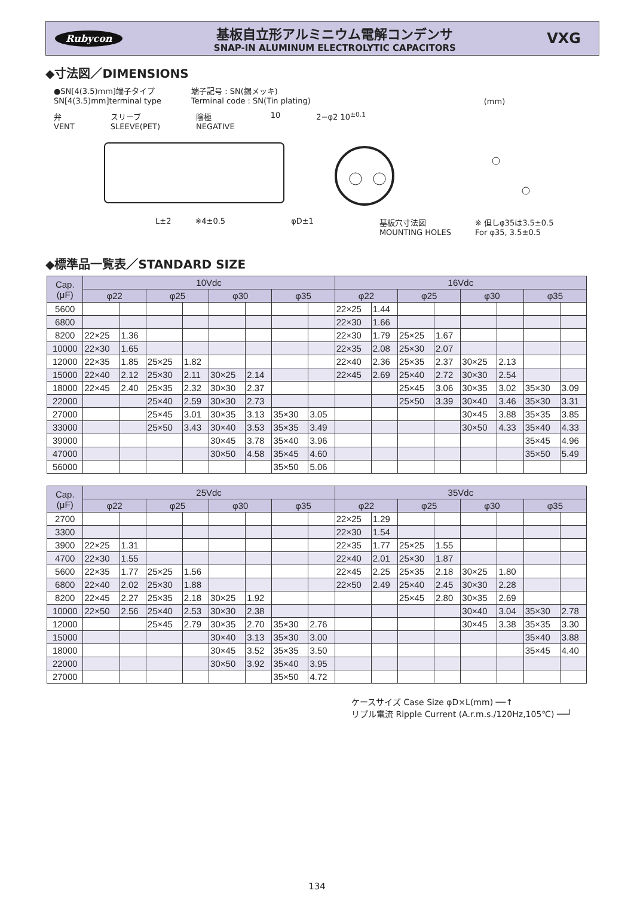Rubycon
基板自立形アルミニウム電解コンデンサ
SNAP-IN ALUMINUM ELECTROLYTIC CAPACITORS
VXG
◆寸法図／DIMENSIONS
●SN[4(3.5)mm]端子タイプ
SN[4(3.5)mm]terminal type
端子記号 : SN(錫メッキ)
Terminal code : SN(Tin plating)
(mm)
弁
VENT
スリーブ
SLEEVE(PET)
陰極
NEGATIVE
10 2−φ2 10<sup>±0.1</sup>
L±2 ※4±0.5 φD±1 基板穴寸法図
MOUNTING HOLES ※ 但しφ35は3.5±0.5
For φ35, 3.5±0.5
◆標準品一覧表／STANDARD SIZE
| Cap. (μF) | 10Vdc | | | | | | | | 16Vdc | | | | | | | |
| --- | --- | --- | --- | --- | --- | --- | --- | --- | --- | --- | --- | --- | --- | --- | --- | --- |
| | φ22 | | φ25 | | φ30 | | φ35 | | φ22 | | φ25 | | φ30 | | φ35 | |
| 5600 | | | | | | | | | 22×25 | 1.44 | | | | | | |
| 6800 | | | | | | | | | 22×30 | 1.66 | | | | | | |
| 8200 | 22×25 | 1.36 | | | | | | | 22×30 | 1.79 | 25×25 | 1.67 | | | | |
| 10000 | 22×30 | 1.65 | | | | | | | 22×35 | 2.08 | 25×30 | 2.07 | | | | |
| 12000 | 22×35 | 1.85 | 25×25 | 1.82 | | | | | 22×40 | 2.36 | 25×35 | 2.37 | 30×25 | 2.13 | | |
| 15000 | 22×40 | 2.12 | 25×30 | 2.11 | 30×25 | 2.14 | | | 22×45 | 2.69 | 25×40 | 2.72 | 30×30 | 2.54 | | |
| 18000 | 22×45 | 2.40 | 25×35 | 2.32 | 30×30 | 2.37 | | | | | 25×45 | 3.06 | 30×35 | 3.02 | 35×30 | 3.09 |
| 22000 | | | 25×40 | 2.59 | 30×30 | 2.73 | | | | | 25×50 | 3.39 | 30×40 | 3.46 | 35×30 | 3.31 |
| 27000 | | | 25×45 | 3.01 | 30×35 | 3.13 | 35×30 | 3.05 | | | | | 30×45 | 3.88 | 35×35 | 3.85 |
| 33000 | | | 25×50 | 3.43 | 30×40 | 3.53 | 35×35 | 3.49 | | | | | 30×50 | 4.33 | 35×40 | 4.33 |
| 39000 | | | | | 30×45 | 3.78 | 35×40 | 3.96 | | | | | | | 35×45 | 4.96 |
| 47000 | | | | | 30×50 | 4.58 | 35×45 | 4.60 | | | | | | | 35×50 | 5.49 |
| 56000 | | | | | | | 35×50 | 5.06 | | | | | | | | |
| Cap. (μF) | 25Vdc | | | | | | | | 35Vdc | | | | | | | |
| --- | --- | --- | --- | --- | --- | --- | --- | --- | --- | --- | --- | --- | --- | --- | --- | --- |
| | φ22 | | φ25 | | φ30 | | φ35 | | φ22 | | φ25 | | φ30 | | φ35 | |
| 2700 | | | | | | | | | 22×25 | 1.29 | | | | | | |
| 3300 | | | | | | | | | 22×30 | 1.54 | | | | | | |
| 3900 | 22×25 | 1.31 | | | | | | | 22×35 | 1.77 | 25×25 | 1.55 | | | | |
| 4700 | 22×30 | 1.55 | | | | | | | 22×40 | 2.01 | 25×30 | 1.87 | | | | |
| 5600 | 22×35 | 1.77 | 25×25 | 1.56 | | | | | 22×45 | 2.25 | 25×35 | 2.18 | 30×25 | 1.80 | | |
| 6800 | 22×40 | 2.02 | 25×30 | 1.88 | | | | | 22×50 | 2.49 | 25×40 | 2.45 | 30×30 | 2.28 | | |
| 8200 | 22×45 | 2.27 | 25×35 | 2.18 | 30×25 | 1.92 | | | | | 25×45 | 2.80 | 30×35 | 2.69 | | |
| 10000 | 22×50 | 2.56 | 25×40 | 2.53 | 30×30 | 2.38 | | | | | | | 30×40 | 3.04 | 35×30 | 2.78 |
| 12000 | | | 25×45 | 2.79 | 30×35 | 2.70 | 35×30 | 2.76 | | | | | 30×45 | 3.38 | 35×35 | 3.30 |
| 15000 | | | | | 30×40 | 3.13 | 35×30 | 3.00 | | | | | | | 35×40 | 3.88 |
| 18000 | | | | | 30×45 | 3.52 | 35×35 | 3.50 | | | | | | | 35×45 | 4.40 |
| 22000 | | | | | 30×50 | 3.92 | 35×40 | 3.95 | | | | | | | | |
| 27000 | | | | | | | 35×50 | 4.72 | | | | | | | | |
ケースサイズ Case Size φD×L(mm) ──↑
リプル電流 Ripple Current (A.r.m.s./120Hz,105℃) ──┘
134